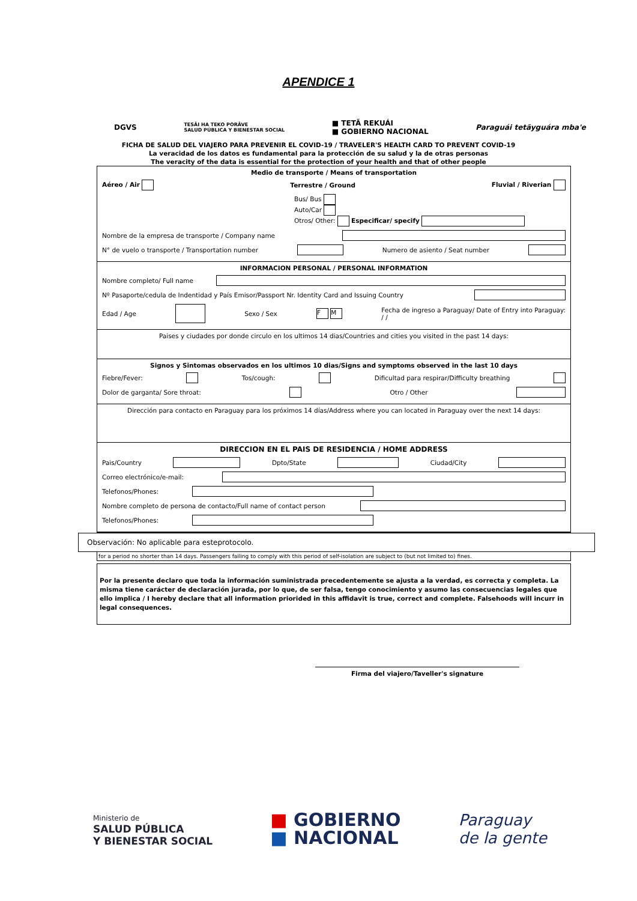APENDICE 1
DGVS TESÃI HA TEKO PORÃVE
SALUD PÚBLICA Y BIENESTAR SOCIAL ■ TETÃ REKUÁI
■ GOBIERNO NACIONAL Paraguái tetãyguára mba'e
FICHA DE SALUD DEL VIAJERO PARA PREVENIR EL COVID-19 / TRAVELER'S HEALTH CARD TO PREVENT COVID-19
La veracidad de los datos es fundamental para la protección de su salud y la de otras personas
The veracity of the data is essential for the protection of your health and that of other people
Medio de transporte / Means of transportation
Aéreo / Air Terrestre / Ground Fluvial / Riverian
Bus/ Bus
Auto/Car
Otros/ Other: Especificar/ specify
Nombre de la empresa de transporte / Company name
N° de vuelo o transporte / Transportation number Numero de asiento / Seat number
INFORMACION PERSONAL / PERSONAL INFORMATION
Nombre completo/ Full name
Nº Pasaporte/cedula de Indentidad y País Emisor/Passport Nr. Identity Card and Issuing Country
Edad / Age Sexo / Sex F M Fecha de ingreso a Paraguay/ Date of Entry into Paraguay:
/ /
Paises y ciudades por donde circulo en los ultimos 14 dias/Countries and cities you visited in the past 14 days:
Signos y Sintomas observados en los ultimos 10 dias/Signs and symptoms observed in the last 10 days
Fiebre/Fever: Tos/cough: Dificultad para respirar/Difficulty breathing
Dolor de garganta/ Sore throat: Otro / Other
Dirección para contacto en Paraguay para los próximos 14 días/Address where you can located in Paraguay over the next 14 days:
DIRECCION EN EL PAIS DE RESIDENCIA / HOME ADDRESS
Pais/Country Dpto/State Ciudad/City
Correo electrónico/e-mail:
Telefonos/Phones:
Nombre completo de persona de contacto/Full name of contact person
Telefonos/Phones:
Observación: No aplicable para esteprotocolo.
for a period no shorter than 14 days. Passengers failing to comply with this period of self-isolation are subject to (but not limited to) fines.
Por la presente declaro que toda la información suministrada precedentemente se ajusta a la verdad, es correcta y completa. La misma tiene carácter de declaración jurada, por lo que, de ser falsa, tengo conocimiento y asumo las consecuencias legales que ello implica / I hereby declare that all information priorided in this affidavit is true, correct and complete. Falsehoods will incurr in legal consequences.
Firma del viajero/Taveller's signature
Ministerio de
SALUD PÚBLICA
Y BIENESTAR SOCIAL ■ GOBIERNO
■ NACIONAL Paraguay
de la gente